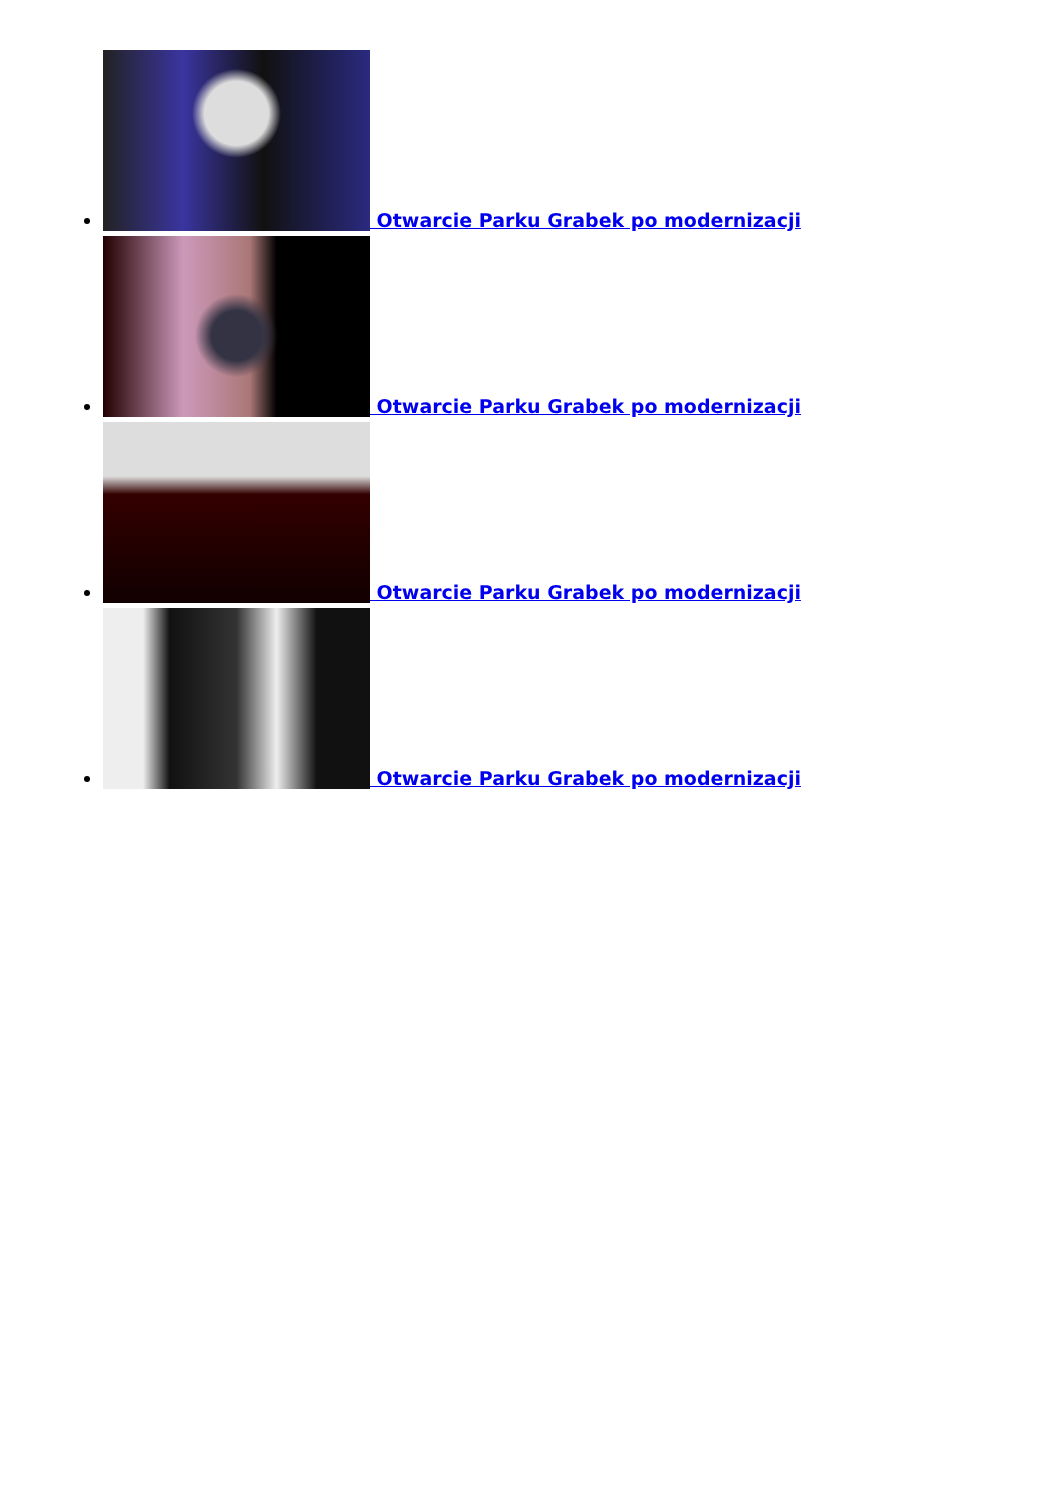Otwarcie Parku Grabek po modernizacji
Otwarcie Parku Grabek po modernizacji
Otwarcie Parku Grabek po modernizacji
Otwarcie Parku Grabek po modernizacji